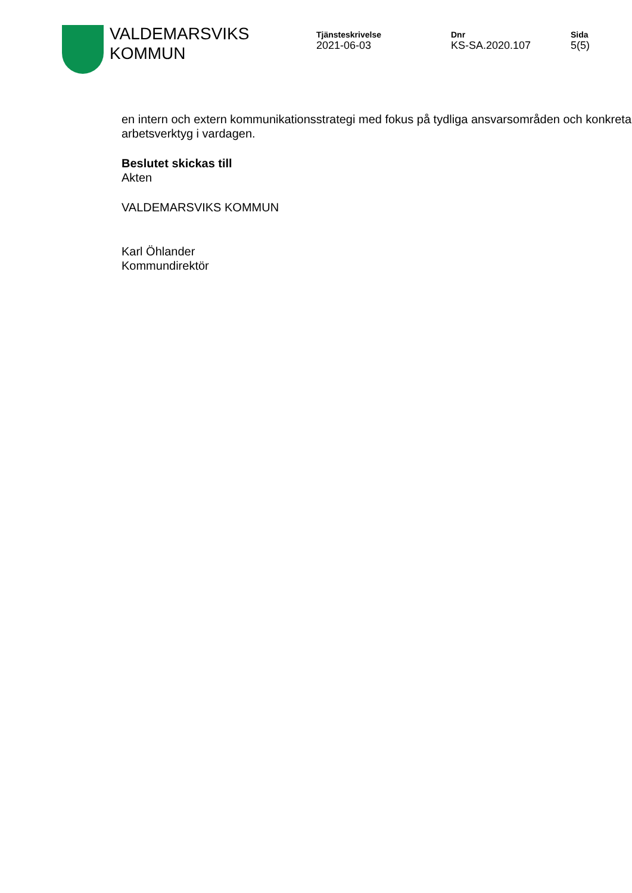VALDEMARSVIKS
KOMMUN
Tjänsteskrivelse
2021-06-03
Dnr
KS-SA.2020.107
Sida
5(5)
en intern och extern kommunikationsstrategi med fokus på tydliga ansvarsområden och konkreta arbetsverktyg i vardagen.
Beslutet skickas till
Akten
VALDEMARSVIKS KOMMUN
Karl Öhlander
Kommundirektör